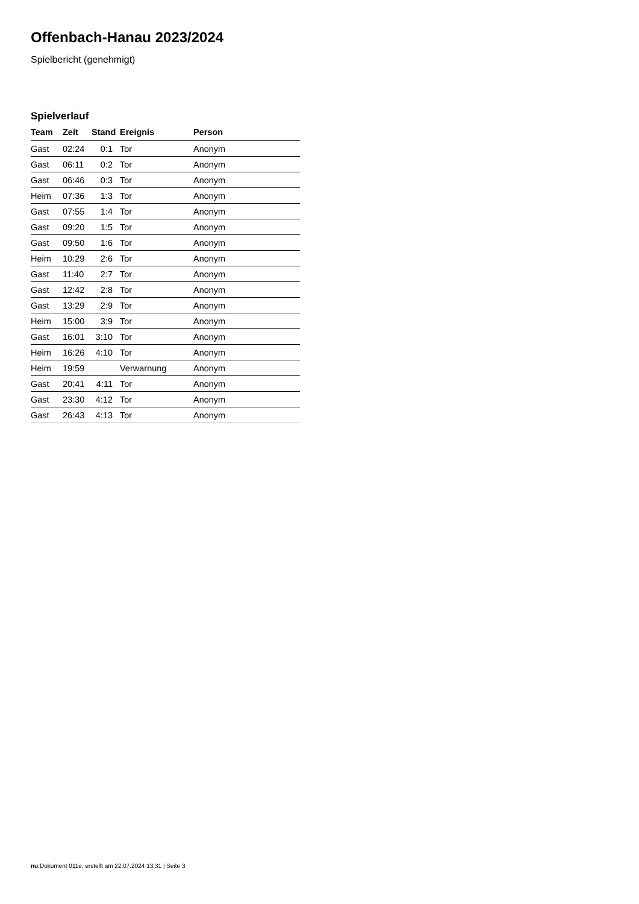Offenbach-Hanau 2023/2024
Spielbericht (genehmigt)
Spielverlauf
| Team | Zeit | Stand | Ereignis | Person |
| --- | --- | --- | --- | --- |
| Gast | 02:24 | 0:1 | Tor | Anonym |
| Gast | 06:11 | 0:2 | Tor | Anonym |
| Gast | 06:46 | 0:3 | Tor | Anonym |
| Heim | 07:36 | 1:3 | Tor | Anonym |
| Gast | 07:55 | 1:4 | Tor | Anonym |
| Gast | 09:20 | 1:5 | Tor | Anonym |
| Gast | 09:50 | 1:6 | Tor | Anonym |
| Heim | 10:29 | 2:6 | Tor | Anonym |
| Gast | 11:40 | 2:7 | Tor | Anonym |
| Gast | 12:42 | 2:8 | Tor | Anonym |
| Gast | 13:29 | 2:9 | Tor | Anonym |
| Heim | 15:00 | 3:9 | Tor | Anonym |
| Gast | 16:01 | 3:10 | Tor | Anonym |
| Heim | 16:26 | 4:10 | Tor | Anonym |
| Heim | 19:59 | | Verwarnung | Anonym |
| Gast | 20:41 | 4:11 | Tor | Anonym |
| Gast | 23:30 | 4:12 | Tor | Anonym |
| Gast | 26:43 | 4:13 | Tor | Anonym |
nu.Dokument 011e, erstellt am 22.07.2024 13:31 | Seite 3